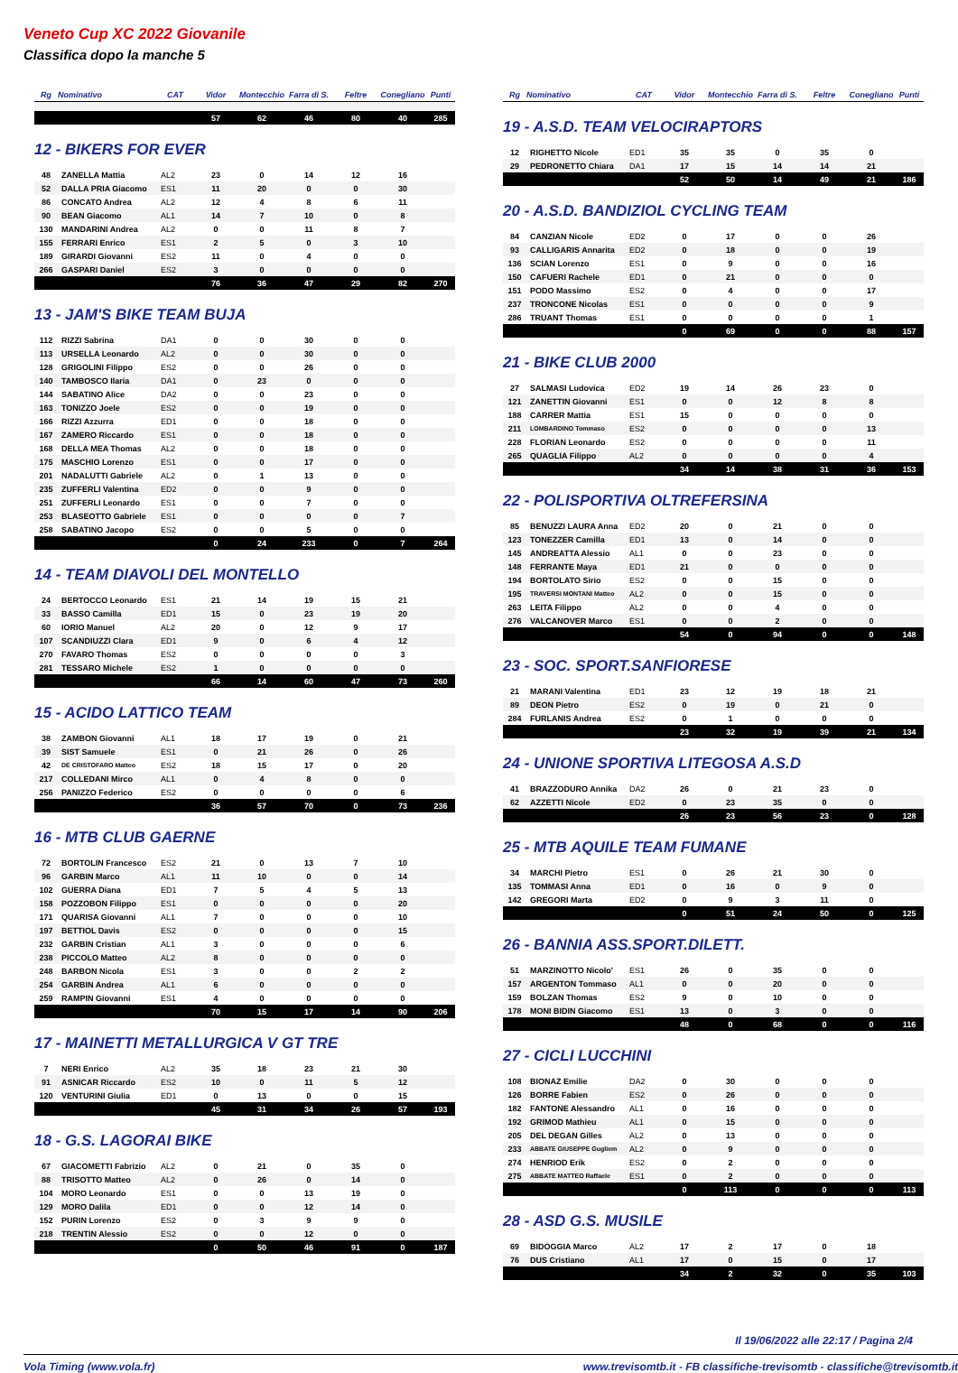Veneto Cup XC 2022 Giovanile
Classifica dopo la manche 5
| Rg | Nominativo | CAT | Vidor | Montecchio | Farra di S. | Feltre | Conegliano | Punti |
| --- | --- | --- | --- | --- | --- | --- | --- | --- |
| | | | 57 | 62 | 46 | 80 | 40 | 285 |
12 - BIKERS FOR EVER
| 48 | ZANELLA Mattia | AL2 | 23 | 0 | 14 | 12 | 16 | |
| 52 | DALLA PRIA Giacomo | ES1 | 11 | 20 | 0 | 0 | 30 | |
| 86 | CONCATO Andrea | AL2 | 12 | 4 | 8 | 6 | 11 | |
| 90 | BEAN Giacomo | AL1 | 14 | 7 | 10 | 0 | 8 | |
| 130 | MANDARINI Andrea | AL2 | 0 | 0 | 11 | 8 | 7 | |
| 155 | FERRARI Enrico | ES1 | 2 | 5 | 0 | 3 | 10 | |
| 189 | GIRARDI Giovanni | ES2 | 11 | 0 | 4 | 0 | 0 | |
| 266 | GASPARI Daniel | ES2 | 3 | 0 | 0 | 0 | 0 | |
| | | | 76 | 36 | 47 | 29 | 82 | 270 |
13 - JAM'S BIKE TEAM BUJA
| 112 | RIZZI Sabrina | DA1 | 0 | 0 | 30 | 0 | 0 | |
| 113 | URSELLA Leonardo | AL2 | 0 | 0 | 30 | 0 | 0 | |
| 128 | GRIGOLINI Filippo | ES2 | 0 | 0 | 26 | 0 | 0 | |
| 140 | TAMBOSCO Ilaria | DA1 | 0 | 23 | 0 | 0 | 0 | |
| 144 | SABATINO Alice | DA2 | 0 | 0 | 23 | 0 | 0 | |
| 163 | TONIZZO Joele | ES2 | 0 | 0 | 19 | 0 | 0 | |
| 166 | RIZZI Azzurra | ED1 | 0 | 0 | 18 | 0 | 0 | |
| 167 | ZAMERO Riccardo | ES1 | 0 | 0 | 18 | 0 | 0 | |
| 168 | DELLA MEA Thomas | AL2 | 0 | 0 | 18 | 0 | 0 | |
| 175 | MASCHIO Lorenzo | ES1 | 0 | 0 | 17 | 0 | 0 | |
| 201 | NADALUTTI Gabriele | AL2 | 0 | 1 | 13 | 0 | 0 | |
| 235 | ZUFFERLI Valentina | ED2 | 0 | 0 | 9 | 0 | 0 | |
| 251 | ZUFFERLI Leonardo | ES1 | 0 | 0 | 7 | 0 | 0 | |
| 253 | BLASEOTTO Gabriele | ES1 | 0 | 0 | 0 | 0 | 7 | |
| 258 | SABATINO Jacopo | ES2 | 0 | 0 | 5 | 0 | 0 | |
| | | | 0 | 24 | 233 | 0 | 7 | 264 |
14 - TEAM DIAVOLI DEL MONTELLO
| 24 | BERTOCCO Leonardo | ES1 | 21 | 14 | 19 | 15 | 21 | |
| 33 | BASSO Camilla | ED1 | 15 | 0 | 23 | 19 | 20 | |
| 60 | IORIO Manuel | AL2 | 20 | 0 | 12 | 9 | 17 | |
| 107 | SCANDIUZZI Clara | ED1 | 9 | 0 | 6 | 4 | 12 | |
| 270 | FAVARO Thomas | ES2 | 0 | 0 | 0 | 0 | 3 | |
| 281 | TESSARO Michele | ES2 | 1 | 0 | 0 | 0 | 0 | |
| | | | 66 | 14 | 60 | 47 | 73 | 260 |
15 - ACIDO LATTICO TEAM
| 38 | ZAMBON Giovanni | AL1 | 18 | 17 | 19 | 0 | 21 | |
| 39 | SIST Samuele | ES1 | 0 | 21 | 26 | 0 | 26 | |
| 42 | DE CRISTOFARO Matteo | ES2 | 18 | 15 | 17 | 0 | 20 | |
| 217 | COLLEDANI Mirco | AL1 | 0 | 4 | 8 | 0 | 0 | |
| 256 | PANIZZO Federico | ES2 | 0 | 0 | 0 | 0 | 6 | |
| | | | 36 | 57 | 70 | 0 | 73 | 236 |
16 - MTB CLUB GAERNE
| 72 | BORTOLIN Francesco | ES2 | 21 | 0 | 13 | 7 | 10 | |
| 96 | GARBIN Marco | AL1 | 11 | 10 | 0 | 0 | 14 | |
| 102 | GUERRA Diana | ED1 | 7 | 5 | 4 | 5 | 13 | |
| 158 | POZZOBON Filippo | ES1 | 0 | 0 | 0 | 0 | 20 | |
| 171 | QUARISA Giovanni | AL1 | 7 | 0 | 0 | 0 | 10 | |
| 197 | BETTIOL Davis | ES2 | 0 | 0 | 0 | 0 | 15 | |
| 232 | GARBIN Cristian | AL1 | 3 | 0 | 0 | 0 | 6 | |
| 238 | PICCOLO Matteo | AL2 | 8 | 0 | 0 | 0 | 0 | |
| 248 | BARBON Nicola | ES1 | 3 | 0 | 0 | 2 | 2 | |
| 254 | GARBIN Andrea | AL1 | 6 | 0 | 0 | 0 | 0 | |
| 259 | RAMPIN Giovanni | ES1 | 4 | 0 | 0 | 0 | 0 | |
| | | | 70 | 15 | 17 | 14 | 90 | 206 |
17 - MAINETTI METALLURGICA V GT TRE
| 7 | NERI Enrico | AL2 | 35 | 18 | 23 | 21 | 30 | |
| 91 | ASNICAR Riccardo | ES2 | 10 | 0 | 11 | 5 | 12 | |
| 120 | VENTURINI Giulia | ED1 | 0 | 13 | 0 | 0 | 15 | |
| | | | 45 | 31 | 34 | 26 | 57 | 193 |
18 - G.S. LAGORAI BIKE
| 67 | GIACOMETTI Fabrizio | AL2 | 0 | 21 | 0 | 35 | 0 | |
| 88 | TRISOTTO Matteo | AL2 | 0 | 26 | 0 | 14 | 0 | |
| 104 | MORO Leonardo | ES1 | 0 | 0 | 13 | 19 | 0 | |
| 129 | MORO Dalila | ED1 | 0 | 0 | 12 | 14 | 0 | |
| 152 | PURIN Lorenzo | ES2 | 0 | 3 | 9 | 9 | 0 | |
| 218 | TRENTIN Alessio | ES2 | 0 | 0 | 12 | 0 | 0 | |
| | | | 0 | 50 | 46 | 91 | 0 | 187 |
| Rg | Nominativo | CAT | Vidor | Montecchio | Farra di S. | Feltre | Conegliano | Punti |
| --- | --- | --- | --- | --- | --- | --- | --- | --- |
19 - A.S.D. TEAM VELOCIRAPTORS
| 12 | RIGHETTO Nicole | ED1 | 35 | 35 | 0 | 35 | 0 | |
| 29 | PEDRONETTO Chiara | DA1 | 17 | 15 | 14 | 14 | 21 | |
| | | | 52 | 50 | 14 | 49 | 21 | 186 |
20 - A.S.D. BANDIZIOL CYCLING TEAM
| 84 | CANZIAN Nicole | ED2 | 0 | 17 | 0 | 0 | 26 | |
| 93 | CALLIGARIS Annarita | ED2 | 0 | 18 | 0 | 0 | 19 | |
| 136 | SCIAN Lorenzo | ES1 | 0 | 9 | 0 | 0 | 16 | |
| 150 | CAFUERI Rachele | ED1 | 0 | 21 | 0 | 0 | 0 | |
| 151 | PODO Massimo | ES2 | 0 | 4 | 0 | 0 | 17 | |
| 237 | TRONCONE Nicolas | ES1 | 0 | 0 | 0 | 0 | 9 | |
| 286 | TRUANT Thomas | ES1 | 0 | 0 | 0 | 0 | 1 | |
| | | | 0 | 69 | 0 | 0 | 88 | 157 |
21 - BIKE CLUB 2000
| 27 | SALMASI Ludovica | ED2 | 19 | 14 | 26 | 23 | 0 | |
| 121 | ZANETTIN Giovanni | ES1 | 0 | 0 | 12 | 8 | 8 | |
| 188 | CARRER Mattia | ES1 | 15 | 0 | 0 | 0 | 0 | |
| 211 | LOMBARDINO Tommaso | ES2 | 0 | 0 | 0 | 0 | 13 | |
| 228 | FLORIAN Leonardo | ES2 | 0 | 0 | 0 | 0 | 11 | |
| 265 | QUAGLIA Filippo | AL2 | 0 | 0 | 0 | 0 | 4 | |
| | | | 34 | 14 | 38 | 31 | 36 | 153 |
22 - POLISPORTIVA OLTREFERSINA
| 85 | BENUZZI LAURA Anna | ED2 | 20 | 0 | 21 | 0 | 0 | |
| 123 | TONEZZER Camilla | ED1 | 13 | 0 | 14 | 0 | 0 | |
| 145 | ANDREATTA Alessio | AL1 | 0 | 0 | 23 | 0 | 0 | |
| 148 | FERRANTE Maya | ED1 | 21 | 0 | 0 | 0 | 0 | |
| 194 | BORTOLATO Sirio | ES2 | 0 | 0 | 15 | 0 | 0 | |
| 195 | TRAVERSI MONTANI Matteo | AL2 | 0 | 0 | 15 | 0 | 0 | |
| 263 | LEITA Filippo | AL2 | 0 | 0 | 4 | 0 | 0 | |
| 276 | VALCANOVER Marco | ES1 | 0 | 0 | 2 | 0 | 0 | |
| | | | 54 | 0 | 94 | 0 | 0 | 148 |
23 - SOC. SPORT.SANFIORESE
| 21 | MARANI Valentina | ED1 | 23 | 12 | 19 | 18 | 21 | |
| 89 | DEON Pietro | ES2 | 0 | 19 | 0 | 21 | 0 | |
| 284 | FURLANIS Andrea | ES2 | 0 | 1 | 0 | 0 | 0 | |
| | | | 23 | 32 | 19 | 39 | 21 | 134 |
24 - UNIONE SPORTIVA LITEGOSA A.S.D
| 41 | BRAZZODURO Annika | DA2 | 26 | 0 | 21 | 23 | 0 | |
| 62 | AZZETTI Nicole | ED2 | 0 | 23 | 35 | 0 | 0 | |
| | | | 26 | 23 | 56 | 23 | 0 | 128 |
25 - MTB AQUILE TEAM FUMANE
| 34 | MARCHI Pietro | ES1 | 0 | 26 | 21 | 30 | 0 | |
| 135 | TOMMASI Anna | ED1 | 0 | 16 | 0 | 9 | 0 | |
| 142 | GREGORI Marta | ED2 | 0 | 9 | 3 | 11 | 0 | |
| | | | 0 | 51 | 24 | 50 | 0 | 125 |
26 - BANNIA ASS.SPORT.DILETT.
| 51 | MARZINOTTO Nicolo' | ES1 | 26 | 0 | 35 | 0 | 0 | |
| 157 | ARGENTON Tommaso | AL1 | 0 | 0 | 20 | 0 | 0 | |
| 159 | BOLZAN Thomas | ES2 | 9 | 0 | 10 | 0 | 0 | |
| 178 | MONI BIDIN Giacomo | ES1 | 13 | 0 | 3 | 0 | 0 | |
| | | | 48 | 0 | 68 | 0 | 0 | 116 |
27 - CICLI LUCCHINI
| 108 | BIONAZ Emilie | DA2 | 0 | 30 | 0 | 0 | 0 | |
| 126 | BORRE Fabien | ES2 | 0 | 26 | 0 | 0 | 0 | |
| 182 | FANTONE Alessandro | AL1 | 0 | 16 | 0 | 0 | 0 | |
| 192 | GRIMOD Mathieu | AL1 | 0 | 15 | 0 | 0 | 0 | |
| 205 | DEL DEGAN Gilles | AL2 | 0 | 13 | 0 | 0 | 0 | |
| 233 | ABBATE GIUSEPPE Gugliem | AL2 | 0 | 9 | 0 | 0 | 0 | |
| 274 | HENRIOD Erik | ES2 | 0 | 2 | 0 | 0 | 0 | |
| 275 | ABBATE MATTEO Raffaele | ES1 | 0 | 2 | 0 | 0 | 0 | |
| | | | 0 | 113 | 0 | 0 | 0 | 113 |
28 - ASD G.S. MUSILE
| 69 | BIDOGGIA Marco | AL2 | 17 | 2 | 17 | 0 | 18 | |
| 76 | DUS Cristiano | AL1 | 17 | 0 | 15 | 0 | 17 | |
| | | | 34 | 2 | 32 | 0 | 35 | 103 |
Il 19/06/2022 alle 22:17 / Pagina 2/4
Vola Timing (www.vola.fr) www.trevisomtb.it - FB classifiche-trevisomtb - classifiche@trevisomtb.it